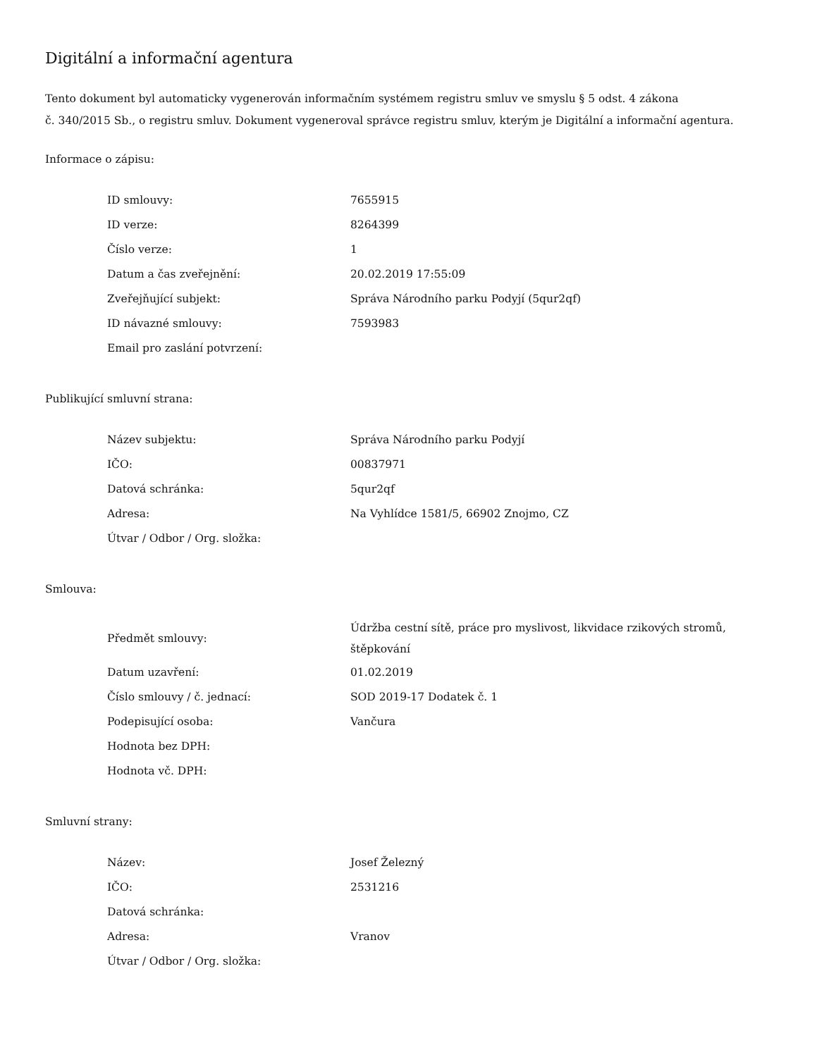Digitální a informační agentura
Tento dokument byl automaticky vygenerován informačním systémem registru smluv ve smyslu § 5 odst. 4 zákona
č. 340/2015 Sb., o registru smluv. Dokument vygeneroval správce registru smluv, kterým je Digitální a informační agentura.
Informace o zápisu:
| ID smlouvy: | 7655915 |
| ID verze: | 8264399 |
| Číslo verze: | 1 |
| Datum a čas zveřejnění: | 20.02.2019 17:55:09 |
| Zveřejňující subjekt: | Správa Národního parku Podyjí (5qur2qf) |
| ID návazné smlouvy: | 7593983 |
| Email pro zaslání potvrzení: | |
Publikující smluvní strana:
| Název subjektu: | Správa Národního parku Podyjí |
| IČO: | 00837971 |
| Datová schránka: | 5qur2qf |
| Adresa: | Na Vyhlídce 1581/5, 66902 Znojmo, CZ |
| Útvar / Odbor / Org. složka: | |
Smlouva:
| Předmět smlouvy: | Údržba cestní sítě, práce pro myslivost, likvidace rzikových stromů, štěpkování |
| Datum uzavření: | 01.02.2019 |
| Číslo smlouvy / č. jednací: | SOD 2019-17 Dodatek č. 1 |
| Podepisující osoba: | Vančura |
| Hodnota bez DPH: | |
| Hodnota vč. DPH: | |
Smluvní strany:
| Název: | Josef Železný |
| IČO: | 2531216 |
| Datová schránka: | |
| Adresa: | Vranov |
| Útvar / Odbor / Org. složka: | |